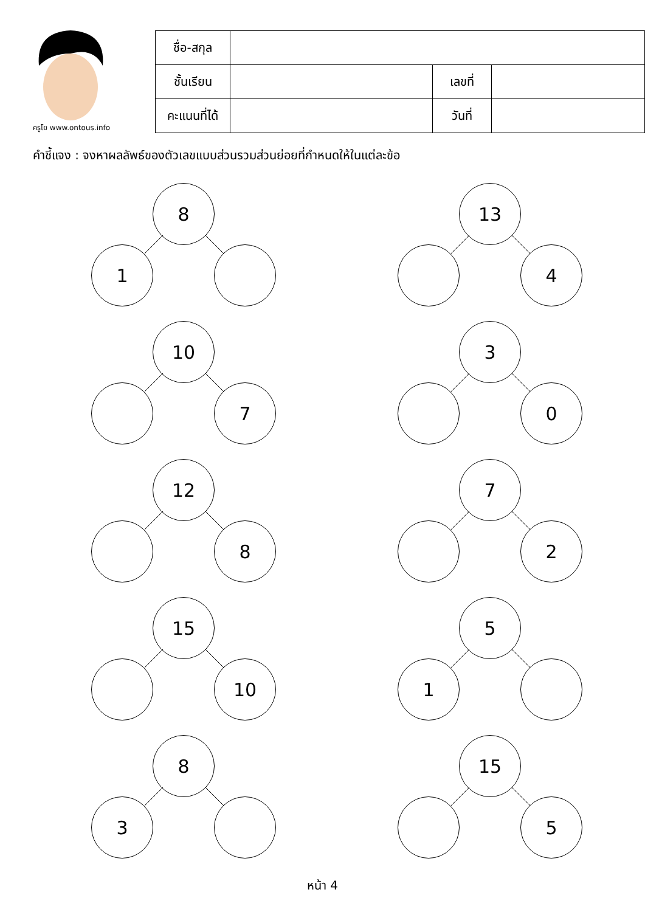ครูโย www.ontous.info
| ชื่อ-สกุล | | | |
| ชั้นเรียน | | เลขที่ | |
| คะแนนที่ได้ | | วันที่ | |
คำชี้แจง : จงหาผลลัพธ์ของตัวเลขแบบส่วนรวมส่วนย่อยที่กำหนดให้ในแต่ละข้อ
8
1
13
4
10
7
3
0
12
8
7
2
15
10
5
1
8
3
15
5
หน้า 4